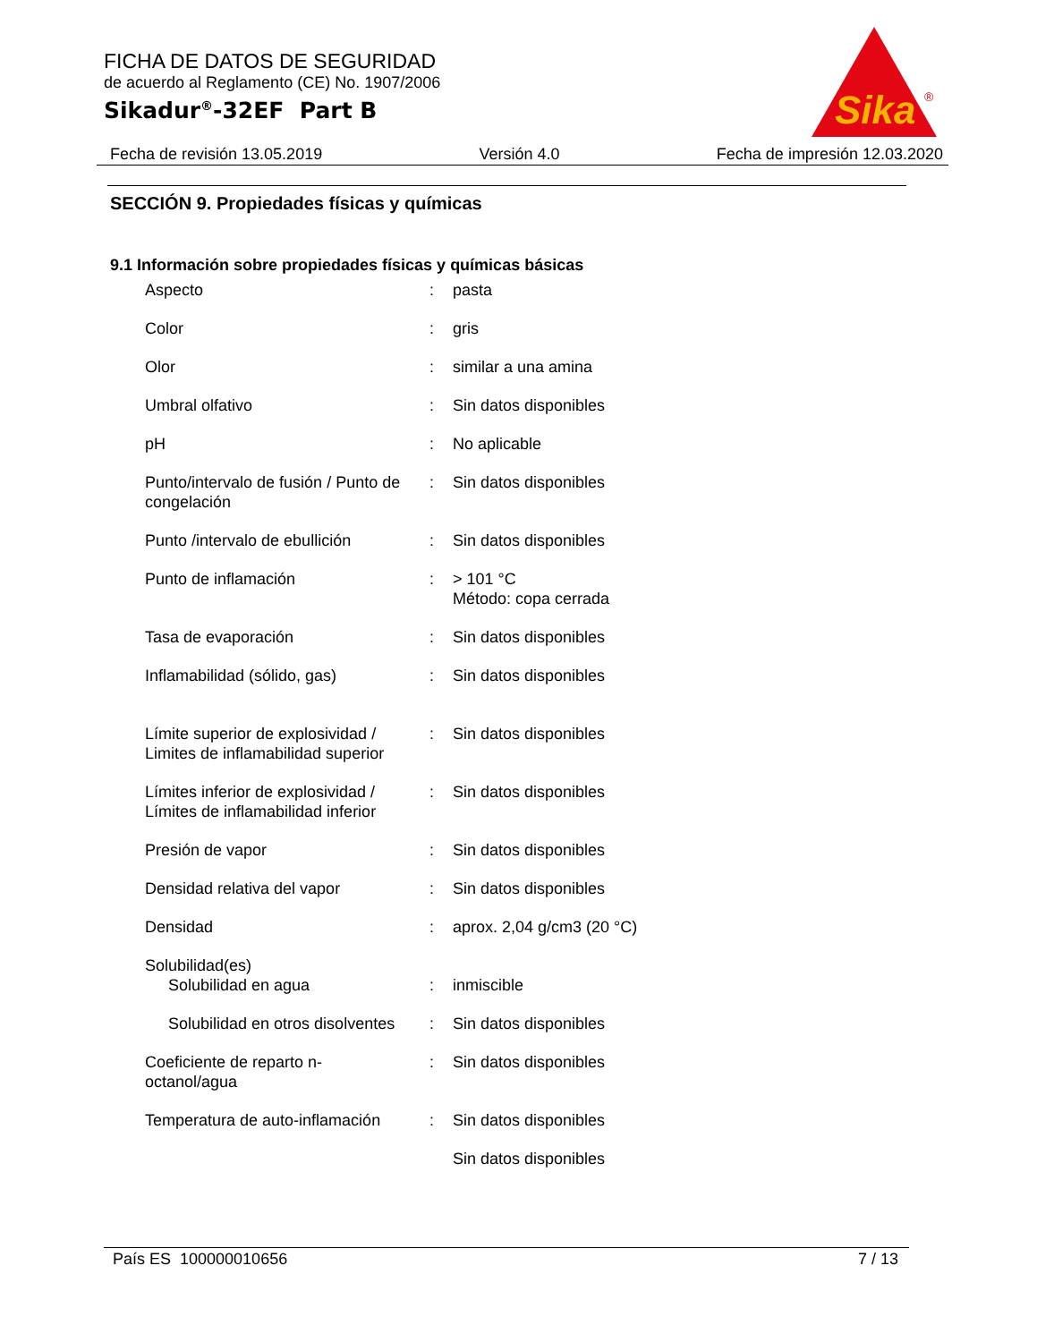FICHA DE DATOS DE SEGURIDAD
de acuerdo al Reglamento (CE) No. 1907/2006
Sikadur<sup>®</sup>-32EF Part B
Sika
®
Fecha de revisión 13.05.2019 Versión 4.0 Fecha de impresión 12.03.2020
SECCIÓN 9. Propiedades físicas y químicas
9.1 Información sobre propiedades físicas y químicas básicas
| Aspecto | : | pasta |
| Color | : | gris |
| Olor | : | similar a una amina |
| Umbral olfativo | : | Sin datos disponibles |
| pH | : | No aplicable |
| Punto/intervalo de fusión / Punto de congelación | : | Sin datos disponibles |
| Punto /intervalo de ebullición | : | Sin datos disponibles |
| Punto de inflamación | : | > 101 °C Método: copa cerrada |
| Tasa de evaporación | : | Sin datos disponibles |
| Inflamabilidad (sólido, gas) | : | Sin datos disponibles |
| Límite superior de explosividad / Limites de inflamabilidad superior | : | Sin datos disponibles |
| Límites inferior de explosividad / Límites de inflamabilidad inferior | : | Sin datos disponibles |
| Presión de vapor | : | Sin datos disponibles |
| Densidad relativa del vapor | : | Sin datos disponibles |
| Densidad | : | aprox. 2,04 g/cm3 (20 °C) |
| Solubilidad(es) Solubilidad en agua | : | inmiscible |
| Solubilidad en otros disolventes | : | Sin datos disponibles |
| Coeficiente de reparto n-octanol/agua | : | Sin datos disponibles |
| Temperatura de auto-inflamación | : | Sin datos disponibles |
| | | Sin datos disponibles |
País ES 100000010656 7 / 13